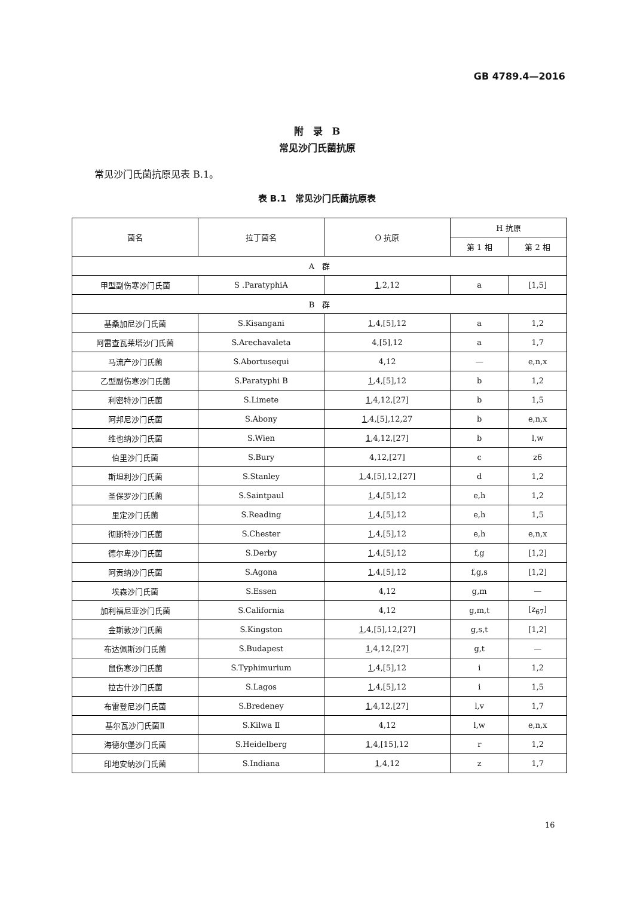GB 4789.4—2016
附　录　B
常见沙门氏菌抗原
常见沙门氏菌抗原见表 B.1。
表 B.1　常见沙门氏菌抗原表
| 菌名 | 拉丁菌名 | O 抗原 | H 抗原 | |
| --- | --- | --- | --- | --- |
| | | | 第 1 相 | 第 2 相 |
| A 群 | | | | |
| 甲型副伤寒沙门氏菌 | S .ParatyphiA | 1 ,2,12 | a | [1,5] |
| B 群 | | | | |
| 基桑加尼沙门氏菌 | S.Kisangani | 1 ,4,[5],12 | a | 1,2 |
| 阿雷查瓦莱塔沙门氏菌 | S.Arechavaleta | 4,[5],12 | a | 1,7 |
| 马流产沙门氏菌 | S.Abortusequi | 4,12 | — | e,n,x |
| 乙型副伤寒沙门氏菌 | S.Paratyphi B | 1 ,4,[5],12 | b | 1,2 |
| 利密特沙门氏菌 | S.Limete | 1 ,4,12,[27] | b | 1,5 |
| 阿邦尼沙门氏菌 | S.Abony | 1 ,4,[5],12,27 | b | e,n,x |
| 维也纳沙门氏菌 | S.Wien | 1 ,4,12,[27] | b | l,w |
| 伯里沙门氏菌 | S.Bury | 4,12,[27] | c | z6 |
| 斯坦利沙门氏菌 | S.Stanley | 1 ,4,[5],12,[27] | d | 1,2 |
| 圣保罗沙门氏菌 | S.Saintpaul | 1 ,4,[5],12 | e,h | 1,2 |
| 里定沙门氏菌 | S.Reading | 1 ,4,[5],12 | e,h | 1,5 |
| 彻斯特沙门氏菌 | S.Chester | 1 ,4,[5],12 | e,h | e,n,x |
| 德尔卑沙门氏菌 | S.Derby | 1 ,4,[5],12 | f,g | [1,2] |
| 阿贡纳沙门氏菌 | S.Agona | 1 ,4,[5],12 | f,g,s | [1,2] |
| 埃森沙门氏菌 | S.Essen | 4,12 | g,m | — |
| 加利福尼亚沙门氏菌 | S.California | 4,12 | g,m,t | [z<sub>67</sub>] |
| 金斯敦沙门氏菌 | S.Kingston | 1 ,4,[5],12,[27] | g,s,t | [1,2] |
| 布达佩斯沙门氏菌 | S.Budapest | 1 ,4,12,[27] | g,t | — |
| 鼠伤寒沙门氏菌 | S.Typhimurium | 1 ,4,[5],12 | i | 1,2 |
| 拉古什沙门氏菌 | S.Lagos | 1 ,4,[5],12 | i | 1,5 |
| 布雷登尼沙门氏菌 | S.Bredeney | 1 ,4,12,[27] | l,v | 1,7 |
| 基尔瓦沙门氏菌Ⅱ | S.Kilwa Ⅱ | 4,12 | l,w | e,n,x |
| 海德尔堡沙门氏菌 | S.Heidelberg | 1 ,4,[15],12 | r | 1,2 |
| 印地安纳沙门氏菌 | S.Indiana | 1 ,4,12 | z | 1,7 |
16